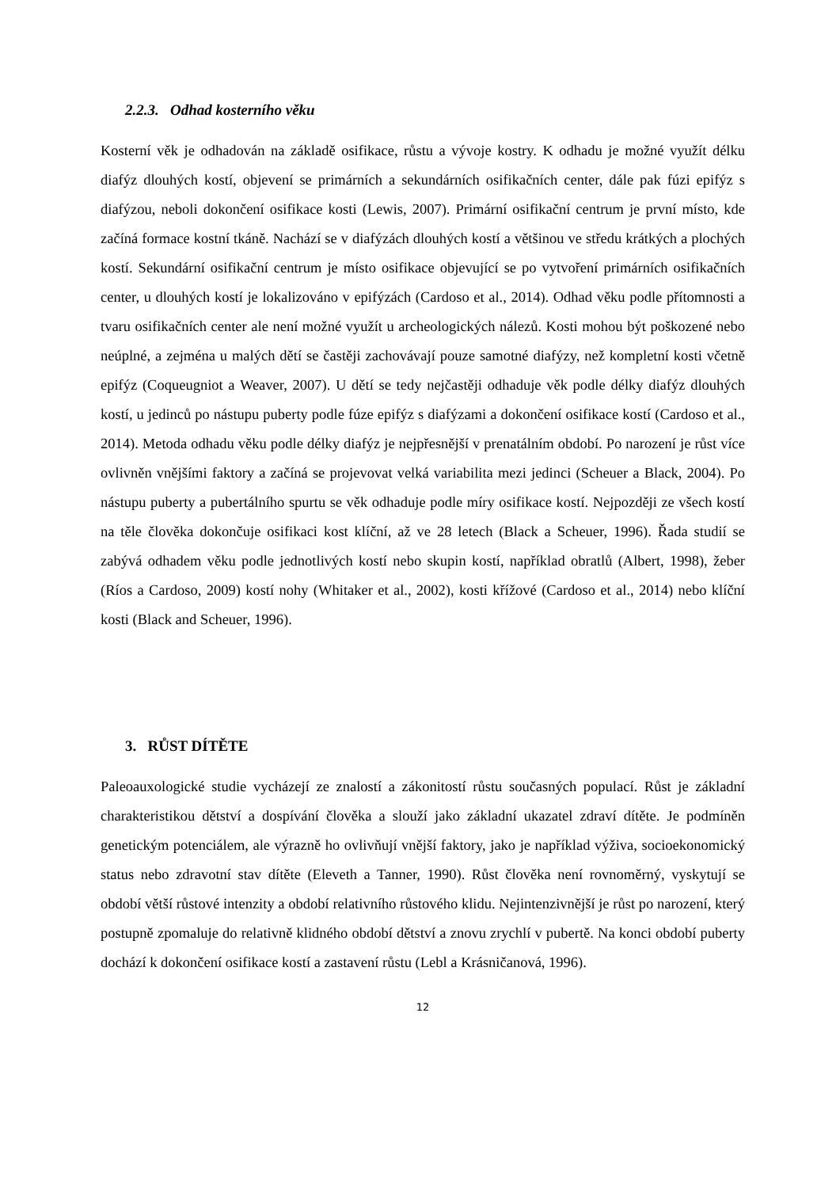2.2.3. Odhad kosterního věku
Kosterní věk je odhadován na základě osifikace, růstu a vývoje kostry. K odhadu je možné využít délku diafýz dlouhých kostí, objevení se primárních a sekundárních osifikačních center, dále pak fúzi epifýz s diafýzou, neboli dokončení osifikace kosti (Lewis, 2007). Primární osifikační centrum je první místo, kde začíná formace kostní tkáně. Nachází se v diafýzách dlouhých kostí a většinou ve středu krátkých a plochých kostí. Sekundární osifikační centrum je místo osifikace objevující se po vytvoření primárních osifikačních center, u dlouhých kostí je lokalizováno v epifýzách (Cardoso et al., 2014). Odhad věku podle přítomnosti a tvaru osifikačních center ale není možné využít u archeologických nálezů. Kosti mohou být poškozené nebo neúplné, a zejména u malých dětí se častěji zachovávají pouze samotné diafýzy, než kompletní kosti včetně epifýz (Coqueugniot a Weaver, 2007). U dětí se tedy nejčastěji odhaduje věk podle délky diafýz dlouhých kostí, u jedinců po nástupu puberty podle fúze epifýz s diafýzami a dokončení osifikace kostí (Cardoso et al., 2014). Metoda odhadu věku podle délky diafýz je nejpřesnější v prenatálním období. Po narození je růst více ovlivněn vnějšími faktory a začíná se projevovat velká variabilita mezi jedinci (Scheuer a Black, 2004). Po nástupu puberty a pubertálního spurtu se věk odhaduje podle míry osifikace kostí. Nejpozději ze všech kostí na těle člověka dokončuje osifikaci kost klíční, až ve 28 letech (Black a Scheuer, 1996). Řada studií se zabývá odhadem věku podle jednotlivých kostí nebo skupin kostí, například obratlů (Albert, 1998), žeber (Ríos a Cardoso, 2009) kostí nohy (Whitaker et al., 2002), kosti křížové (Cardoso et al., 2014) nebo klíční kosti (Black and Scheuer, 1996).
3. RŮST DÍTĚTE
Paleoauxologické studie vycházejí ze znalostí a zákonitostí růstu současných populací. Růst je základní charakteristikou dětství a dospívání člověka a slouží jako základní ukazatel zdraví dítěte. Je podmíněn genetickým potenciálem, ale výrazně ho ovlivňují vnější faktory, jako je například výživa, socioekonomický status nebo zdravotní stav dítěte (Eleveth a Tanner, 1990). Růst člověka není rovnoměrný, vyskytují se období větší růstové intenzity a období relativního růstového klidu. Nejintenzivnější je růst po narození, který postupně zpomaluje do relativně klidného období dětství a znovu zrychlí v pubertě. Na konci období puberty dochází k dokončení osifikace kostí a zastavení růstu (Lebl a Krásničanová, 1996).
12